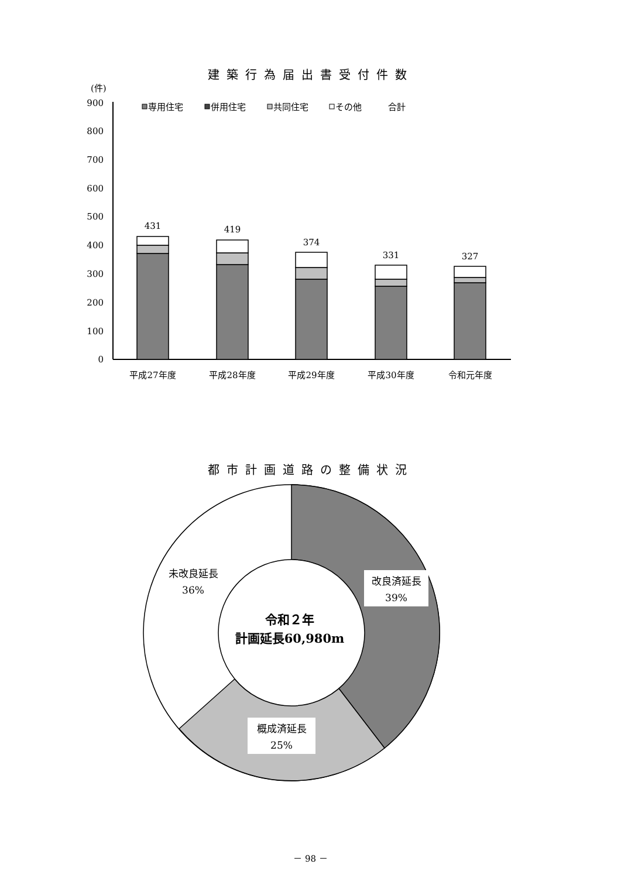建築行為届出書受付件数
(件)
900
800
700
600
500
400
300
200
100
0
専用住宅
併用住宅
共同住宅
その他
合計
431
419
374
331
327
平成27年度
平成28年度
平成29年度
平成30年度
令和元年度
都市計画道路の整備状況
未改良延長
36%
改良済延長
39%
概成済延長
25%
令和２年
計画延長60,980m
－ 98 －